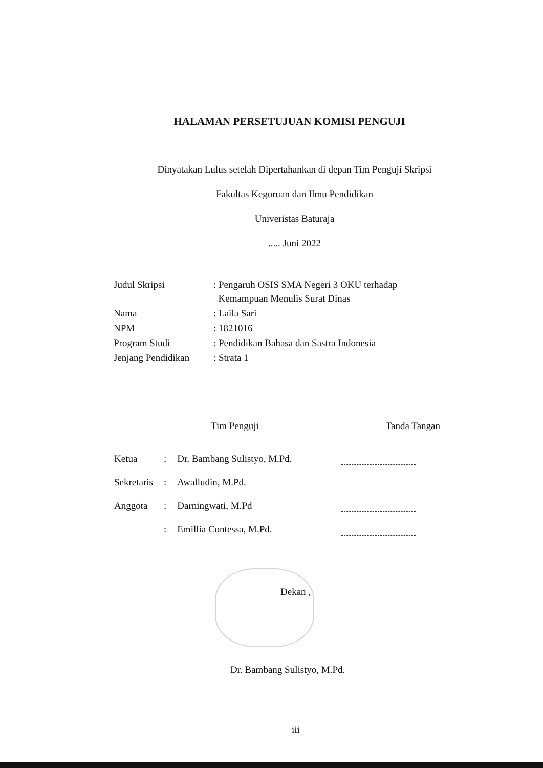HALAMAN PERSETUJUAN KOMISI PENGUJI
Dinyatakan Lulus setelah Dipertahankan di depan Tim Penguji Skripsi
Fakultas Keguruan dan Ilmu Pendidikan
Univeristas Baturaja
..... Juni 2022
| Judul Skripsi | : Pengaruh OSIS SMA Negeri 3 OKU terhadap Kemampuan Menulis Surat Dinas |
| Nama | : Laila Sari |
| NPM | : 1821016 |
| Program Studi | : Pendidikan Bahasa dan Sastra Indonesia |
| Jenjang Pendidikan | : Strata 1 |
Tim Penguji Tanda Tangan
| Ketua | : | Dr. Bambang Sulistyo, M.Pd. | |
| Sekretaris | : | Awalludin, M.Pd. | |
| Anggota | : | Darningwati, M.Pd | |
| | : | Emillia Contessa, M.Pd. | |
Dekan ,
Dr. Bambang Sulistyo, M.Pd.
iii